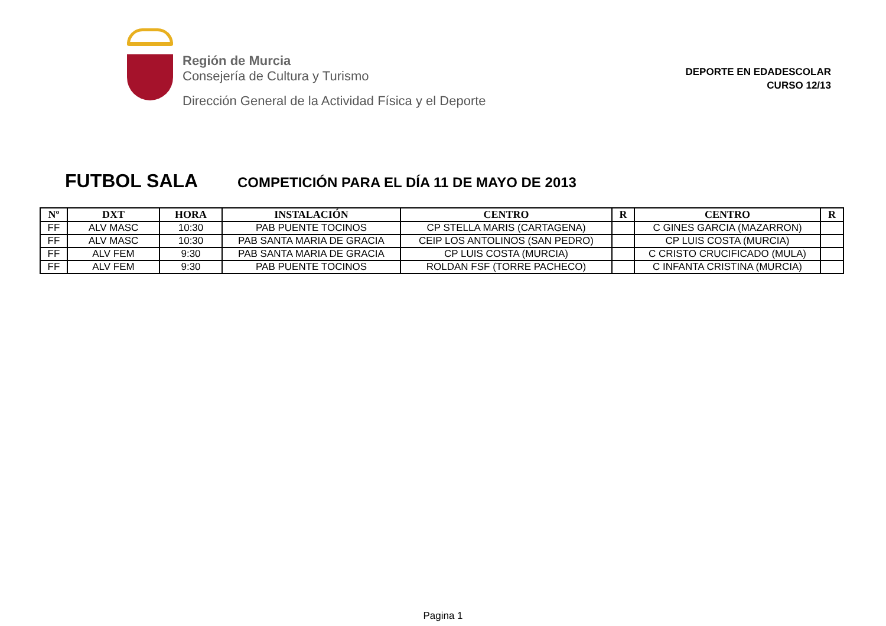Región de Murcia
Consejería de Cultura y Turismo
Dirección General de la Actividad Física y el Deporte
DEPORTE EN EDADESCOLAR
CURSO 12/13
FUTBOL SALA
COMPETICIÓN PARA EL DÍA 11 DE MAYO DE 2013
| Nº | DXT | HORA | INSTALACIÓN | CENTRO | R | CENTRO | R |
| --- | --- | --- | --- | --- | --- | --- | --- |
| FF | ALV MASC | 10:30 | PAB PUENTE TOCINOS | CP STELLA MARIS (CARTAGENA) | | C GINES GARCIA (MAZARRON) | |
| FF | ALV MASC | 10:30 | PAB SANTA MARIA DE GRACIA | CEIP LOS ANTOLINOS (SAN PEDRO) | | CP LUIS COSTA (MURCIA) | |
| FF | ALV FEM | 9:30 | PAB SANTA MARIA DE GRACIA | CP LUIS COSTA (MURCIA) | | C CRISTO CRUCIFICADO (MULA) | |
| FF | ALV FEM | 9:30 | PAB PUENTE TOCINOS | ROLDAN FSF (TORRE PACHECO) | | C INFANTA CRISTINA (MURCIA) | |
Pagina 1